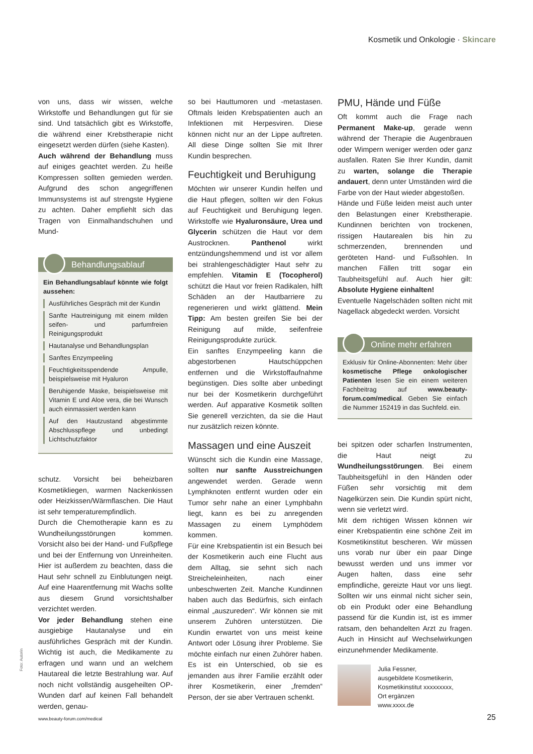Kosmetik und Onkologie · Skincare
von uns, dass wir wissen, welche Wirkstoffe und Behandlungen gut für sie sind. Und tatsächlich gibt es Wirkstoffe, die während einer Krebstherapie nicht eingesetzt werden dürfen (siehe Kasten).
Auch während der Behandlung muss auf einiges geachtet werden. Zu heiße Kompressen sollten gemieden werden. Aufgrund des schon angegriffenen Immunsystems ist auf strengste Hygiene zu achten. Daher empfiehlt sich das Tragen von Einmalhandschuhen und Mund-
Behandlungsablauf
Ein Behandlungsablauf könnte wie folgt aussehen:
Ausführliches Gespräch mit der Kundin
Sanfte Hautreinigung mit einem milden seifen- und parfumfreien Reinigungsprodukt
Hautanalyse und Behandlungsplan
Sanftes Enzympeeling
Feuchtigkeitsspendende Ampulle, beispielsweise mit Hyaluron
Beruhigende Maske, beispielsweise mit Vitamin E und Aloe vera, die bei Wunsch auch einmassiert werden kann
Auf den Hautzustand abgestimmte Abschlusspflege und unbedingt Lichtschutzfaktor
schutz. Vorsicht bei beheizbaren Kosmetikliegen, warmen Nackenkissen oder Heizkissen/Wärmflaschen. Die Haut ist sehr temperaturempfindlich.
Durch die Chemotherapie kann es zu Wundheilungsstörungen kommen. Vorsicht also bei der Hand- und Fußpflege und bei der Entfernung von Unreinheiten. Hier ist außerdem zu beachten, dass die Haut sehr schnell zu Einblutungen neigt. Auf eine Haarentfernung mit Wachs sollte aus diesem Grund vorsichtshalber verzichtet werden.
Vor jeder Behandlung stehen eine ausgiebige Hautanalyse und ein ausführliches Gespräch mit der Kundin. Wichtig ist auch, die Medikamente zu erfragen und wann und an welchem Hautareal die letzte Bestrahlung war. Auf noch nicht vollständig ausgeheilten OP-Wunden darf auf keinen Fall behandelt werden, genau-
so bei Hauttumoren und -metastasen. Oftmals leiden Krebspatienten auch an Infektionen mit Herpesviren. Diese können nicht nur an der Lippe auftreten. All diese Dinge sollten Sie mit Ihrer Kundin besprechen.
Feuchtigkeit und Beruhigung
Möchten wir unserer Kundin helfen und die Haut pflegen, sollten wir den Fokus auf Feuchtigkeit und Beruhigung legen. Wirkstoffe wie Hyaluronsäure, Urea und Glycerin schützen die Haut vor dem Austrocknen. Panthenol wirkt entzündungshemmend und ist vor allem bei strahlengeschädigter Haut sehr zu empfehlen. Vitamin E (Tocopherol) schützt die Haut vor freien Radikalen, hilft Schäden an der Hautbarriere zu regenerieren und wirkt glättend. Mein Tipp: Am besten greifen Sie bei der Reinigung auf milde, seifenfreie Reinigungsprodukte zurück.
Ein sanftes Enzympeeling kann die abgestorbenen Hautschüppchen entfernen und die Wirkstoffaufnahme begünstigen. Dies sollte aber unbedingt nur bei der Kosmetikerin durchgeführt werden. Auf apparative Kosmetik sollten Sie generell verzichten, da sie die Haut nur zusätzlich reizen könnte.
Massagen und eine Auszeit
Wünscht sich die Kundin eine Massage, sollten nur sanfte Ausstreichungen angewendet werden. Gerade wenn Lymphknoten entfernt wurden oder ein Tumor sehr nahe an einer Lymphbahn liegt, kann es bei zu anregenden Massagen zu einem Lymphödem kommen.
Für eine Krebspatientin ist ein Besuch bei der Kosmetikerin auch eine Flucht aus dem Alltag, sie sehnt sich nach Streicheleinheiten, nach einer unbeschwerten Zeit. Manche Kundinnen haben auch das Bedürfnis, sich einfach einmal „auszureden“. Wir können sie mit unserem Zuhören unterstützen. Die Kundin erwartet von uns meist keine Antwort oder Lösung ihrer Probleme. Sie möchte einfach nur einen Zuhörer haben. Es ist ein Unterschied, ob sie es jemanden aus ihrer Familie erzählt oder ihrer Kosmetikerin, einer „fremden“ Person, der sie aber Vertrauen schenkt.
PMU, Hände und Füße
Oft kommt auch die Frage nach Permanent Make-up, gerade wenn während der Therapie die Augenbrauen oder Wimpern weniger werden oder ganz ausfallen. Raten Sie Ihrer Kundin, damit zu warten, solange die Therapie andauert, denn unter Umständen wird die Farbe von der Haut wieder abgestoßen.
Hände und Füße leiden meist auch unter den Belastungen einer Krebstherapie. Kundinnen berichten von trockenen, rissigen Hautarealen bis hin zu schmerzenden, brennenden und geröteten Hand- und Fußsohlen. In manchen Fällen tritt sogar ein Taubheitsgefühl auf. Auch hier gilt: Absolute Hygiene einhalten!
Eventuelle Nagelschäden sollten nicht mit Nagellack abgedeckt werden. Vorsicht
Online mehr erfahren
Exklusiv für Online-Abonnenten: Mehr über kosmetische Pflege onkologischer Patienten lesen Sie ein einem weiteren Fachbeitrag auf www.beauty-forum.com/medical. Geben Sie einfach die Nummer 152419 in das Suchfeld. ein.
bei spitzen oder scharfen Instrumenten, die Haut neigt zu Wundheilungsstörungen. Bei einem Taubheitsgefühl in den Händen oder Füßen sehr vorsichtig mit dem Nagelkürzen sein. Die Kundin spürt nicht, wenn sie verletzt wird.
Mit dem richtigen Wissen können wir einer Krebspatientin eine schöne Zeit im Kosmetikinstitut bescheren. Wir müssen uns vorab nur über ein paar Dinge bewusst werden und uns immer vor Augen halten, dass eine sehr empfindliche, gereizte Haut vor uns liegt. Sollten wir uns einmal nicht sicher sein, ob ein Produkt oder eine Behandlung passend für die Kundin ist, ist es immer ratsam, den behandelten Arzt zu fragen. Auch in Hinsicht auf Wechselwirkungen einzunehmender Medikamente.
Julia Fessner,
ausgebildete Kosmetikerin,
Kosmetikinstitut xxxxxxxxx,
Ort ergänzen
www.xxxx.de
Foto: Autorin
www.beauty-forum.com/medical 25